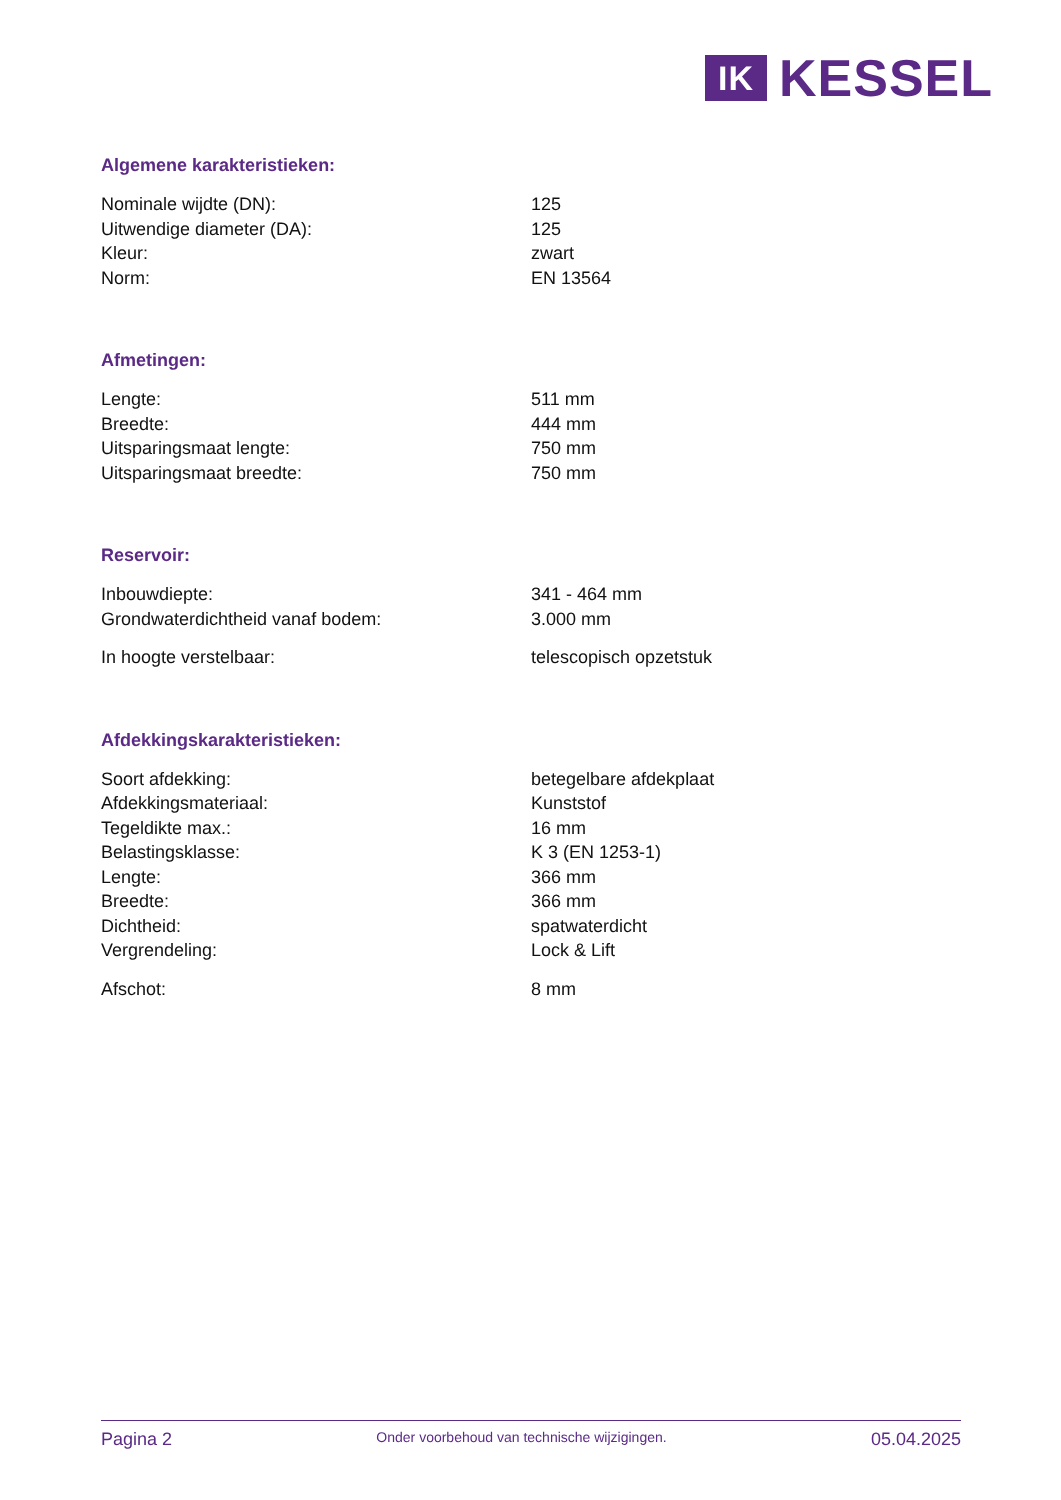IK
KESSEL
Algemene karakteristieken:
| Nominale wijdte (DN): | 125 |
| Uitwendige diameter (DA): | 125 |
| Kleur: | zwart |
| Norm: | EN 13564 |
Afmetingen:
| Lengte: | 511 mm |
| Breedte: | 444 mm |
| Uitsparingsmaat lengte: | 750 mm |
| Uitsparingsmaat breedte: | 750 mm |
Reservoir:
| Inbouwdiepte: | 341 - 464 mm |
| Grondwaterdichtheid vanaf bodem: | 3.000 mm |
| In hoogte verstelbaar: | telescopisch opzetstuk |
Afdekkingskarakteristieken:
| Soort afdekking: | betegelbare afdekplaat |
| Afdekkingsmateriaal: | Kunststof |
| Tegeldikte max.: | 16 mm |
| Belastingsklasse: | K 3 (EN 1253-1) |
| Lengte: | 366 mm |
| Breedte: | 366 mm |
| Dichtheid: | spatwaterdicht |
| Vergrendeling: | Lock & Lift |
| Afschot: | 8 mm |
Pagina 2 Onder voorbehoud van technische wijzigingen. 05.04.2025